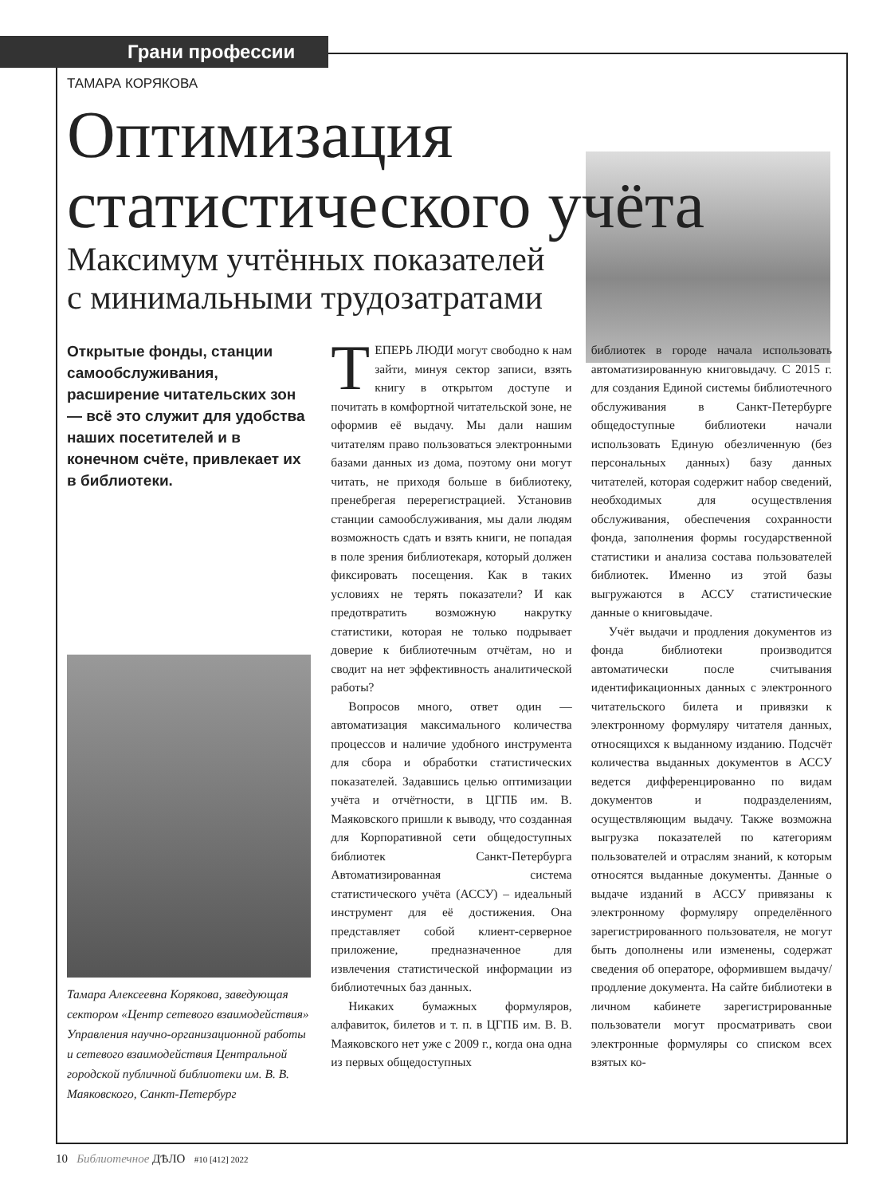Грани профессии
ТАМАРА КОРЯКОВА
Оптимизация
статистического учёта
Максимум учтённых показателей
с минимальными трудозатратами
Открытые фонды, станции самообслуживания, расширение читательских зон — всё это служит для удобства наших посетителей и в конечном счёте, привлекает их в библиотеки.
Тамара Алексеевна Корякова, заведующая сектором «Центр сетевого взаимодействия» Управления научно-организационной работы и сетевого взаимодействия Центральной городской публичной библиотеки им. В. В. Маяковского, Санкт-Петербург
ТЕПЕРЬ ЛЮДИ могут свободно к нам зайти, минуя сектор записи, взять книгу в открытом доступе и почитать в комфортной читательской зоне, не оформив её выдачу. Мы дали нашим читателям право пользоваться электронными базами данных из дома, поэтому они могут читать, не приходя больше в библиотеку, пренебрегая перерегистрацией. Установив станции самообслуживания, мы дали людям возможность сдать и взять книги, не попадая в поле зрения библиотекаря, который должен фиксировать посещения. Как в таких условиях не терять показатели? И как предотвратить возможную накрутку статистики, которая не только подрывает доверие к библиотечным отчётам, но и сводит на нет эффективность аналитической работы?
Вопросов много, ответ один — автоматизация максимального количества процессов и наличие удобного инструмента для сбора и обработки статистических показателей. Задавшись целью оптимизации учёта и отчётности, в ЦГПБ им. В. Маяковского пришли к выводу, что созданная для Корпоративной сети общедоступных библиотек Санкт-Петербурга Автоматизированная система статистического учёта (АССУ) – идеальный инструмент для её достижения. Она представляет собой клиент-серверное приложение, предназначенное для извлечения статистической информации из библиотечных баз данных.
Никаких бумажных формуляров, алфавиток, билетов и т. п. в ЦГПБ им. В. В. Маяковского нет уже с 2009 г., когда она одна из первых общедоступных
библиотек в городе начала использовать автоматизированную книговыдачу. С 2015 г. для создания Единой системы библиотечного обслуживания в Санкт-Петербурге общедоступные библиотеки начали использовать Единую обезличенную (без персональных данных) базу данных читателей, которая содержит набор сведений, необходимых для осуществления обслуживания, обеспечения сохранности фонда, заполнения формы государственной статистики и анализа состава пользователей библиотек. Именно из этой базы выгружаются в АССУ статистические данные о книговыдаче.
Учёт выдачи и продления документов из фонда библиотеки производится автоматически после считывания идентификационных данных с электронного читательского билета и привязки к электронному формуляру читателя данных, относящихся к выданному изданию. Подсчёт количества выданных документов в АССУ ведется дифференцированно по видам документов и подразделениям, осуществляющим выдачу. Также возможна выгрузка показателей по категориям пользователей и отраслям знаний, к которым относятся выданные документы. Данные о выдаче изданий в АССУ привязаны к электронному формуляру определённого зарегистрированного пользователя, не могут быть дополнены или изменены, содержат сведения об операторе, оформившем выдачу/продление документа. На сайте библиотеки в личном кабинете зарегистрированные пользователи могут просматривать свои электронные формуляры со списком всех взятых ко-
10 Библиотечное ДѢЛО #10 [412] 2022